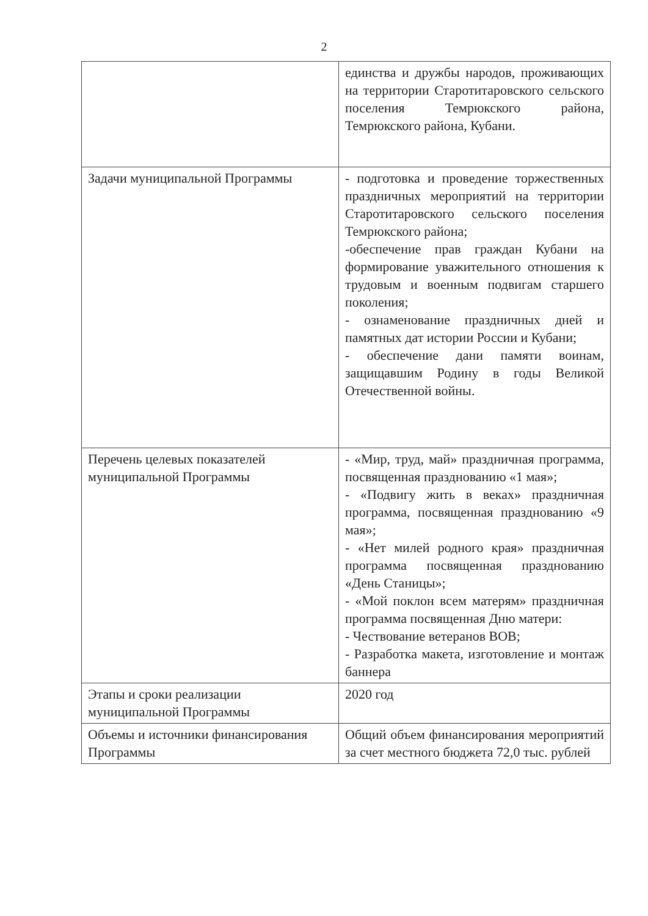2
| | единства и дружбы народов, проживающих на территории Старотитаровского сельского поселения Темрюкского района, Темрюкского района, Кубани. |
| Задачи муниципальной Программы | - подготовка и проведение торжественных праздничных мероприятий на территории Старотитаровского сельского поселения Темрюкского района; -обеспечение прав граждан Кубани на формирование уважительного отношения к трудовым и военным подвигам старшего поколения; - ознаменование праздничных дней и памятных дат истории России и Кубани; - обеспечение дани памяти воинам, защищавшим Родину в годы Великой Отечественной войны. |
| Перечень целевых показателей муниципальной Программы | - «Мир, труд, май» праздничная программа, посвященная празднованию «1 мая»; - «Подвигу жить в веках» праздничная программа, посвященная празднованию «9 мая»; - «Нет милей родного края» праздничная программа посвященная празднованию «День Станицы»; - «Мой поклон всем матерям» праздничная программа посвященная Дню матери: - Чествование ветеранов ВОВ; - Разработка макета, изготовление и монтаж баннера |
| Этапы и сроки реализации муниципальной Программы | 2020 год |
| Объемы и источники финансирования Программы | Общий объем финансирования мероприятий за счет местного бюджета 72,0 тыс. рублей |